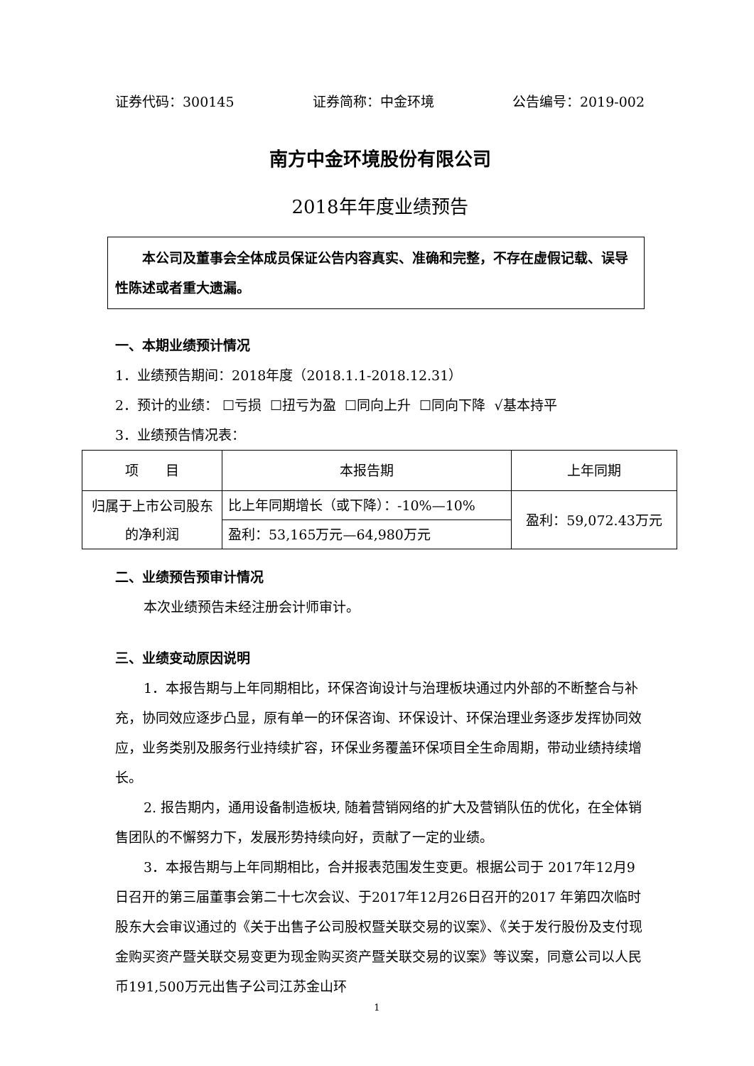证券代码：300145 证券简称：中金环境 公告编号：2019-002
南方中金环境股份有限公司
2018年年度业绩预告
  本公司及董事会全体成员保证公告内容真实、准确和完整，不存在虚假记载、误导性陈述或者重大遗漏。
一、本期业绩预计情况
1．业绩预告期间：2018年度（2018.1.1-2018.12.31）
2．预计的业绩： ☐亏损 ☐扭亏为盈 ☐同向上升 ☐同向下降 √基本持平
3．业绩预告情况表：
| 项 目 | 本报告期 | 上年同期 |
| 归属于上市公司股东的净利润 | 比上年同期增长（或下降）：-10%—10% | 盈利：59,072.43万元 |
| | 盈利：53,165万元—64,980万元 | |
二、业绩预告预审计情况
本次业绩预告未经注册会计师审计。
三、业绩变动原因说明
1．本报告期与上年同期相比，环保咨询设计与治理板块通过内外部的不断整合与补充，协同效应逐步凸显，原有单一的环保咨询、环保设计、环保治理业务逐步发挥协同效应，业务类别及服务行业持续扩容，环保业务覆盖环保项目全生命周期，带动业绩持续增长。
2. 报告期内，通用设备制造板块, 随着营销网络的扩大及营销队伍的优化，在全体销售团队的不懈努力下，发展形势持续向好，贡献了一定的业绩。
3．本报告期与上年同期相比，合并报表范围发生变更。根据公司于 2017年12月9日召开的第三届董事会第二十七次会议、于2017年12月26日召开的2017 年第四次临时股东大会审议通过的《关于出售子公司股权暨关联交易的议案》、《关于发行股份及支付现金购买资产暨关联交易变更为现金购买资产暨关联交易的议案》等议案，同意公司以人民币191,500万元出售子公司江苏金山环
1